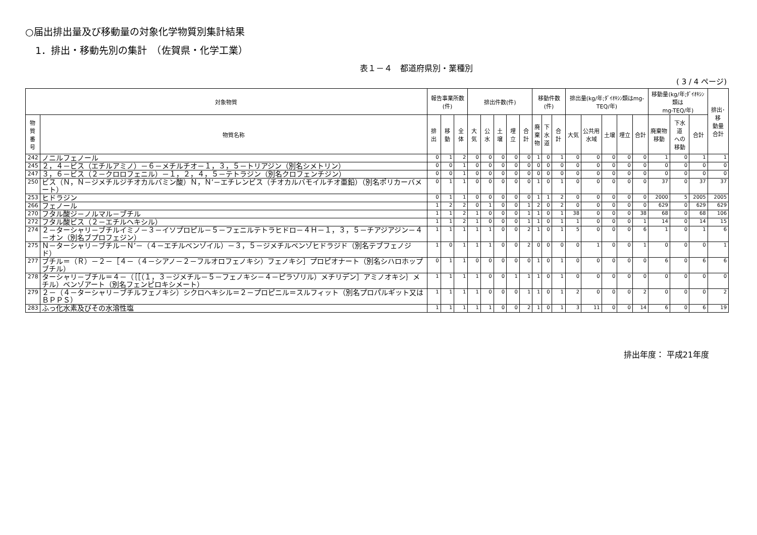○届出排出量及び移動量の対象化学物質別集計結果
1．排出・移動先別の集計　（佐賀県・化学工業）
表１－４　都道府県別・業種別
( 3 / 4 ページ)
| 対象物質 | | 報告事業所数(件) | | | 排出件数(件) | | | | | 移動件数(件) | | | 排出量(kg/年;ﾀﾞｲｵｷｼﾝ類はmg-TEQ/年) | | | | | 移動量(kg/年;ﾀﾞｲｵｷｼﾝ類は mg-TEQ/年) | | | 排出･移 動量 合計 |
| --- | --- | --- | --- | --- | --- | --- | --- | --- | --- | --- | --- | --- | --- | --- | --- | --- | --- | --- | --- | --- | --- |
| 物質 番号 | 物質名称 | 排出 | 移動 | 全体 | 大気 | 公水 | 土壌 | 埋立 | 合計 | 廃 棄 物 | 下 水 道 | 合計 | 大気 | 公共用 水域 | 土壌 | 埋立 | 合計 | 廃棄物 移動 | 下水道 への 移動 | 合計 | |
| 242 | ノニルフェノール | 0 | 1 | 2 | 0 | 0 | 0 | 0 | 0 | 1 | 0 | 1 | 0 | 0 | 0 | 0 | 0 | 1 | 0 | 1 | 1 |
| 245 | ２，４－ビス（エチルアミノ）－６－メチルチオ－１，３，５－トリアジン（別名シメトリン） | 0 | 0 | 1 | 0 | 0 | 0 | 0 | 0 | 0 | 0 | 0 | 0 | 0 | 0 | 0 | 0 | 0 | 0 | 0 | 0 |
| 247 | ３，６－ビス（２－クロロフェニル）－１，２，４，５－テトラジン（別名クロフェンチジン） | 0 | 0 | 1 | 0 | 0 | 0 | 0 | 0 | 0 | 0 | 0 | 0 | 0 | 0 | 0 | 0 | 0 | 0 | 0 | 0 |
| 250 | ビス（Ｎ，Ｎ－ジメチルジチオカルバミン酸）Ｎ，Ｎ’－エチレンビス（チオカルバモイルチオ亜鉛）（別名ポリカーバメート） | 0 | 1 | 1 | 0 | 0 | 0 | 0 | 0 | 1 | 0 | 1 | 0 | 0 | 0 | 0 | 0 | 37 | 0 | 37 | 37 |
| 253 | ヒドラジン | 0 | 1 | 1 | 0 | 0 | 0 | 0 | 0 | 1 | 1 | 2 | 0 | 0 | 0 | 0 | 0 | 2000 | 5 | 2005 | 2005 |
| 266 | フェノール | 1 | 2 | 2 | 0 | 1 | 0 | 0 | 1 | 2 | 0 | 2 | 0 | 0 | 0 | 0 | 0 | 629 | 0 | 629 | 629 |
| 270 | フタル酸ジ－ノルマル－ブチル | 1 | 1 | 2 | 1 | 0 | 0 | 0 | 1 | 1 | 0 | 1 | 38 | 0 | 0 | 0 | 38 | 68 | 0 | 68 | 106 |
| 272 | フタル酸ビス（２－エチルヘキシル） | 1 | 1 | 2 | 1 | 0 | 0 | 0 | 1 | 1 | 0 | 1 | 1 | 0 | 0 | 0 | 1 | 14 | 0 | 14 | 15 |
| 274 | ２－ターシャリ－ブチルイミノ－３－イソプロピル－５－フェニルテトラヒドロ－４Ｈ－１，３，５－チアジアジン－４－オン（別名ブプロフェジン） | 1 | 1 | 1 | 1 | 1 | 0 | 0 | 2 | 1 | 0 | 1 | 5 | 0 | 0 | 0 | 6 | 1 | 0 | 1 | 6 |
| 275 | Ｎ－ターシャリ－ブチル－Ｎ’－（４－エチルベンゾイル）－３，５－ジメチルベンゾヒドラジド（別名テブフェノジド） | 1 | 0 | 1 | 1 | 1 | 0 | 0 | 2 | 0 | 0 | 0 | 0 | 1 | 0 | 0 | 1 | 0 | 0 | 0 | 1 |
| 277 | ブチル＝（Ｒ）－２－［４－（４－シアノ－２－フルオロフェノキシ）フェノキシ］プロピオナート（別名シハロホップブチル） | 0 | 1 | 1 | 0 | 0 | 0 | 0 | 0 | 1 | 0 | 1 | 0 | 0 | 0 | 0 | 0 | 6 | 0 | 6 | 6 |
| 278 | ターシャリ－ブチル＝４－（｛［（１，３－ジメチル－５－フェノキシ－４－ピラゾリル）メチリデン］アミノオキシ｝メチル）ベンゾアート（別名フェンピロキシメート） | 1 | 1 | 1 | 1 | 0 | 0 | 1 | 1 | 1 | 0 | 1 | 0 | 0 | 0 | 0 | 0 | 0 | 0 | 0 | 0 |
| 279 | ２－（４－ターシャリ－ブチルフェノキシ）シクロヘキシル＝２－プロピニル＝スルフィット（別名プロパルギット又はＢＰＰＳ） | 1 | 1 | 1 | 1 | 0 | 0 | 0 | 1 | 1 | 0 | 1 | 2 | 0 | 0 | 0 | 2 | 0 | 0 | 0 | 2 |
| 283 | ふっ化水素及びその水溶性塩 | 1 | 1 | 1 | 1 | 1 | 0 | 0 | 2 | 1 | 0 | 1 | 3 | 11 | 0 | 0 | 14 | 6 | 0 | 6 | 19 |
排出年度： 平成21年度